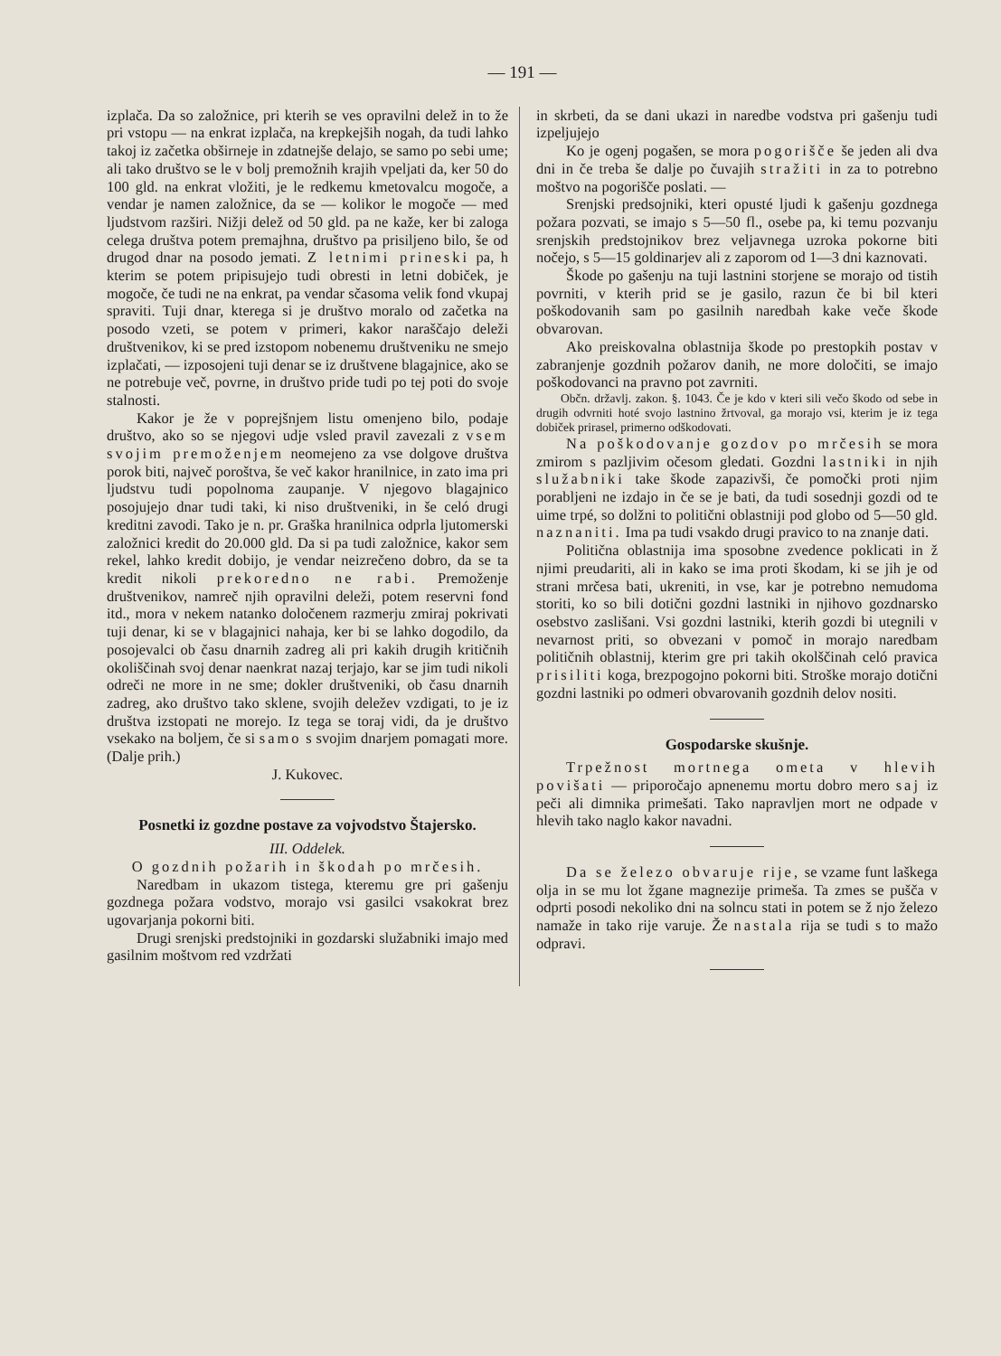— 191 —
izplača. Da so založnice, pri kterih se ves opravilni delež in to že pri vstopu — na enkrat izplača, na krepkejših nogah, da tudi lahko takoj iz začetka obširneje in zdatnejše delajo, se samo po sebi ume; ali tako društvo se le v bolj premožnih krajih vpeljati da, ker 50 do 100 gld. na enkrat vložiti, je le redkemu kmetovalcu mogoče, a vendar je namen založnice, da se — kolikor le mogoče — med ljudstvom razširi. Nižji delež od 50 gld. pa ne kaže, ker bi zaloga celega društva potem premajhna, društvo pa prisiljeno bilo, še od drugod dnar na posodo jemati. Z letnimi prineski pa, h kterim se potem pripisujejo tudi obresti in letni dobiček, je mogoče, če tudi ne na enkrat, pa vendar sčasoma velik fond vkupaj spraviti. Tuji dnar, kterega si je društvo moralo od začetka na posodo vzeti, se potem v primeri, kakor naraščajo deleži društvenikov, ki se pred izstopom nobenemu društveniku ne smejo izplačati, — izposojeni tuji denar se iz društvene blagajnice, ako se ne potrebuje več, povrne, in društvo pride tudi po tej poti do svoje stalnosti.
Kakor je že v poprejšnjem listu omenjeno bilo, podaje društvo, ako so se njegovi udje vsled pravil zavezali z vsem svojim premoženjem neomejeno za vse dolgove društva porok biti, največ poroštva, še več kakor hranilnice, in zato ima pri ljudstvu tudi popolnoma zaupanje. V njegovo blagajnico posojujejo dnar tudi taki, ki niso društveniki, in še celó drugi kreditni zavodi. Tako je n. pr. Graška hranilnica odprla ljutomerski založnici kredit do 20.000 gld. Da si pa tudi založnice, kakor sem rekel, lahko kredit dobijo, je vendar neizrečeno dobro, da se ta kredit nikoli prekoredno ne rabi. Premoženje društvenikov, namreč njih opravilni deleži, potem reservni fond itd., mora v nekem natanko določenem razmerju zmiraj pokrivati tuji denar, ki se v blagajnici nahaja, ker bi se lahko dogodilo, da posojevalci ob času dnarnih zadreg ali pri kakih drugih kritičnih okoliščinah svoj denar naenkrat nazaj terjajo, kar se jim tudi nikoli odreči ne more in ne sme; dokler društveniki, ob času dnarnih zadreg, ako društvo tako sklene, svojih deležev vzdigati, to je iz društva izstopati ne morejo. Iz tega se toraj vidi, da je društvo vsekako na boljem, če si samo s svojim dnarjem pomagati more. (Dalje prih.)
J. Kukovec.
Posnetki iz gozdne postave za vojvodstvo Štajersko.
III. Oddelek.
O gozdnih požarih in škodah po mrčesih.
Naredbam in ukazom tistega, kteremu gre pri gašenju gozdnega požara vodstvo, morajo vsi gasilci vsakokrat brez ugovarjanja pokorni biti.
Drugi srenjski predstojniki in gozdarski služabniki imajo med gasilnim moštvom red vzdržati
in skrbeti, da se dani ukazi in naredbe vodstva pri gašenju tudi izpeljujejo
Ko je ogenj pogašen, se mora pogorišče še jeden ali dva dni in če treba še dalje po čuvajih stražiti in za to potrebno moštvo na pogorišče poslati. —
Srenjski predsojniki, kteri opusté ljudi k gašenju gozdnega požara pozvati, se imajo s 5—50 fl., osebe pa, ki temu pozvanju srenjskih predstojnikov brez veljavnega uzroka pokorne biti nočejo, s 5—15 goldinarjev ali z zaporom od 1—3 dni kaznovati.
Škode po gašenju na tuji lastnini storjene se morajo od tistih povrniti, v kterih prid se je gasilo, razun če bi bil kteri poškodovanih sam po gasilnih naredbah kake veče škode obvarovan.
Ako preiskovalna oblastnija škode po prestopkih postav v zabranjenje gozdnih požarov danih, ne more določiti, se imajo poškodovanci na pravno pot zavrniti.
Občn. državlj. zakon. §. 1043. Če je kdo v kteri sili večo škodo od sebe in drugih odvrniti hoté svojo lastnino žrtvoval, ga morajo vsi, kterim je iz tega dobiček prirasel, primerno odškodovati.
Na poškodovanje gozdov po mrčesih se mora zmirom s pazljivim očesom gledati. Gozdni lastniki in njih služabniki take škode zapazivši, če pomočki proti njim porabljeni ne izdajo in če se je bati, da tudi sosednji gozdi od te uime trpé, so dolžni to politični oblastniji pod globo od 5—50 gld. naznaniti. Ima pa tudi vsakdo drugi pravico to na znanje dati.
Politična oblastnija ima sposobne zvedence poklicati in ž njimi preudariti, ali in kako se ima proti škodam, ki se jih je od strani mrčesa bati, ukreniti, in vse, kar je potrebno nemudoma storiti, ko so bili dotični gozdni lastniki in njihovo gozdnarsko osebstvo zaslišani. Vsi gozdni lastniki, kterih gozdi bi utegnili v nevarnost priti, so obvezani v pomoč in morajo naredbam političnih oblastnij, kterim gre pri takih okolščinah celó pravica prisiliti koga, brezpogojno pokorni biti. Stroške morajo dotični gozdni lastniki po odmeri obvarovanih gozdnih delov nositi.
Gospodarske skušnje.
Trpežnost mortnega ometa v hlevih povišati — priporočajo apnenemu mortu dobro mero saj iz peči ali dimnika primešati. Tako napravljen mort ne odpade v hlevih tako naglo kakor navadni.
Da se železo obvaruje rije, se vzame funt laškega olja in se mu lot žgane magnezije primeša. Ta zmes se pušča v odprti posodi nekoliko dni na solncu stati in potem se ž njo železo namaže in tako rije varuje. Že nastala rija se tudi s to mažo odpravi.